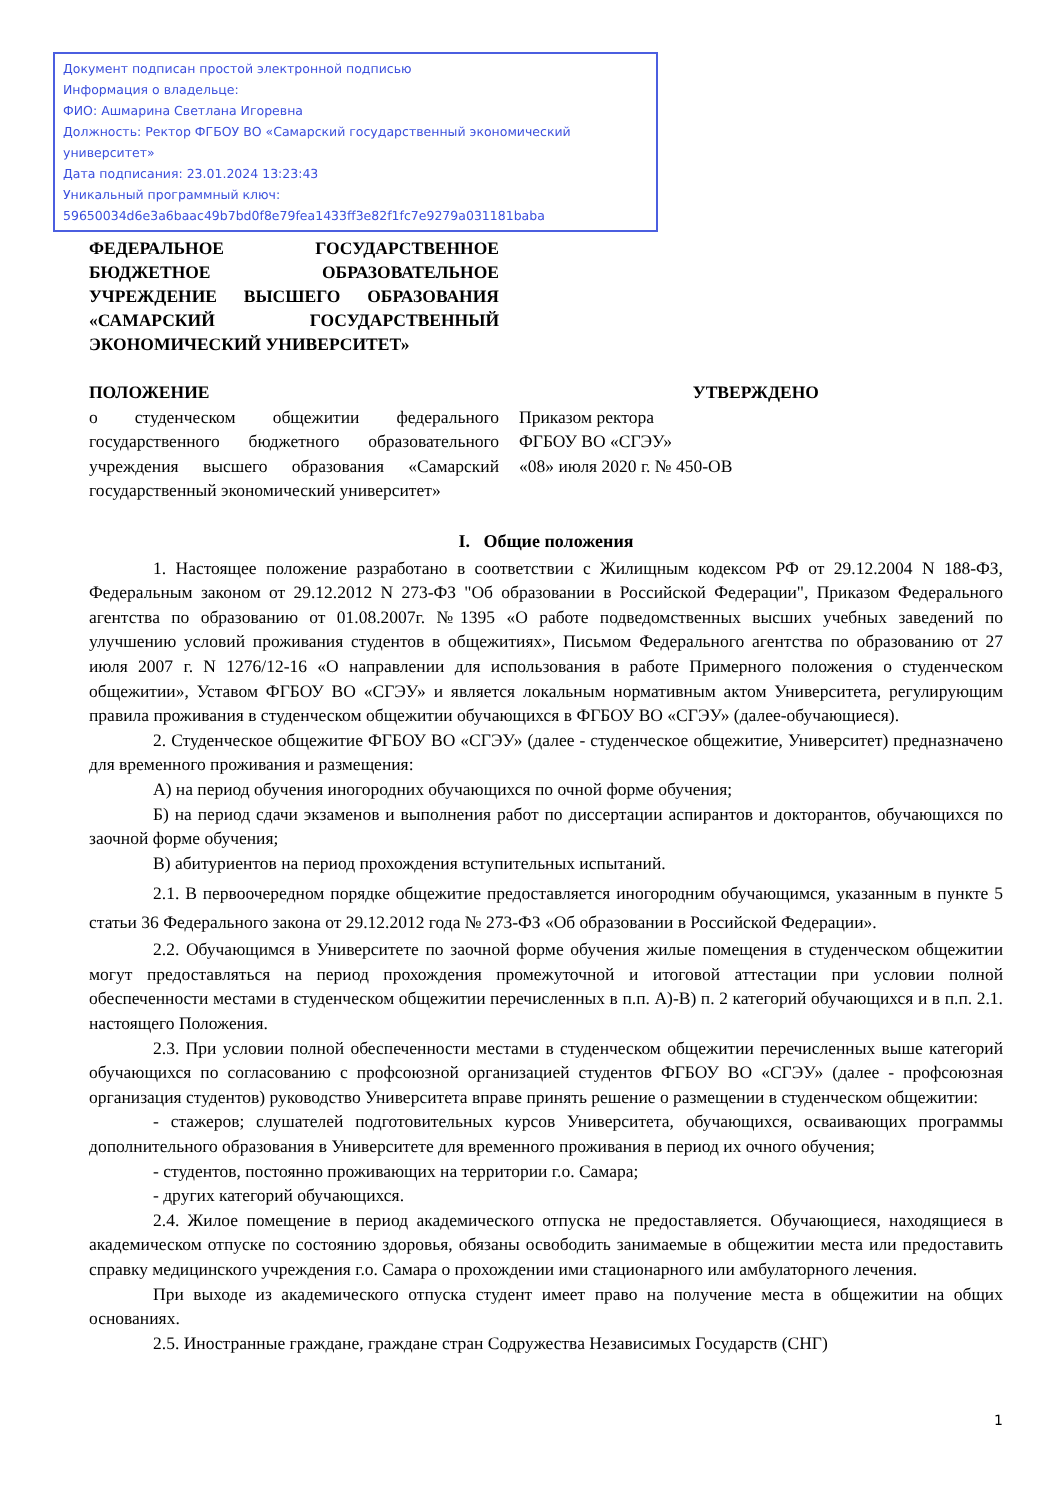Документ подписан простой электронной подписью
Информация о владельце:
ФИО: Ашмарина Светлана Игоревна
Должность: Ректор ФГБОУ ВО «Самарский государственный экономический университет»
Дата подписания: 23.01.2024 13:23:43
Уникальный программный ключ:
59650034d6e3a6baac49b7bd0f8e79fea1433ff3e82f1fc7e9279a031181baba
ФЕДЕРАЛЬНОЕ ГОСУДАРСТВЕННОЕ БЮДЖЕТНОЕ ОБРАЗОВАТЕЛЬНОЕ УЧРЕЖДЕНИЕ ВЫСШЕГО ОБРАЗОВАНИЯ «САМАРСКИЙ ГОСУДАРСТВЕННЫЙ ЭКОНОМИЧЕСКИЙ УНИВЕРСИТЕТ»
ПОЛОЖЕНИЕ
о студенческом общежитии федерального государственного бюджетного образовательного учреждения высшего образования «Самарский государственный экономический университет»
УТВЕРЖДЕНО
Приказом ректора
ФГБОУ ВО «СГЭУ»
«08» июля 2020 г. № 450-ОВ
I. Общие положения
1. Настоящее положение разработано в соответствии с Жилищным кодексом РФ от 29.12.2004 N 188-ФЗ, Федеральным законом от 29.12.2012 N 273-ФЗ "Об образовании в Российской Федерации", Приказом Федерального агентства по образованию от 01.08.2007г. №1395 «О работе подведомственных высших учебных заведений по улучшению условий проживания студентов в общежитиях», Письмом Федерального агентства по образованию от 27 июля 2007 г. N 1276/12-16 «О направлении для использования в работе Примерного положения о студенческом общежитии», Уставом ФГБОУ ВО «СГЭУ» и является локальным нормативным актом Университета, регулирующим правила проживания в студенческом общежитии обучающихся в ФГБОУ ВО «СГЭУ» (далее-обучающиеся).
2. Студенческое общежитие ФГБОУ ВО «СГЭУ» (далее - студенческое общежитие, Университет) предназначено для временного проживания и размещения:
А) на период обучения иногородних обучающихся по очной форме обучения;
Б) на период сдачи экзаменов и выполнения работ по диссертации аспирантов и докторантов, обучающихся по заочной форме обучения;
В) абитуриентов на период прохождения вступительных испытаний.
2.1. В первоочередном порядке общежитие предоставляется иногородним обучающимся, указанным в пункте 5 статьи 36 Федерального закона от 29.12.2012 года № 273-ФЗ «Об образовании в Российской Федерации».
2.2. Обучающимся в Университете по заочной форме обучения жилые помещения в студенческом общежитии могут предоставляться на период прохождения промежуточной и итоговой аттестации при условии полной обеспеченности местами в студенческом общежитии перечисленных в п.п. А)-В) п. 2 категорий обучающихся и в п.п. 2.1. настоящего Положения.
2.3. При условии полной обеспеченности местами в студенческом общежитии перечисленных выше категорий обучающихся по согласованию с профсоюзной организацией студентов ФГБОУ ВО «СГЭУ» (далее - профсоюзная организация студентов) руководство Университета вправе принять решение о размещении в студенческом общежитии:
- стажеров; слушателей подготовительных курсов Университета, обучающихся, осваивающих программы дополнительного образования в Университете для временного проживания в период их очного обучения;
- студентов, постоянно проживающих на территории г.о. Самара;
- других категорий обучающихся.
2.4. Жилое помещение в период академического отпуска не предоставляется. Обучающиеся, находящиеся в академическом отпуске по состоянию здоровья, обязаны освободить занимаемые в общежитии места или предоставить справку медицинского учреждения г.о. Самара о прохождении ими стационарного или амбулаторного лечения.
При выходе из академического отпуска студент имеет право на получение места в общежитии на общих основаниях.
2.5. Иностранные граждане, граждане стран Содружества Независимых Государств (СНГ)
1